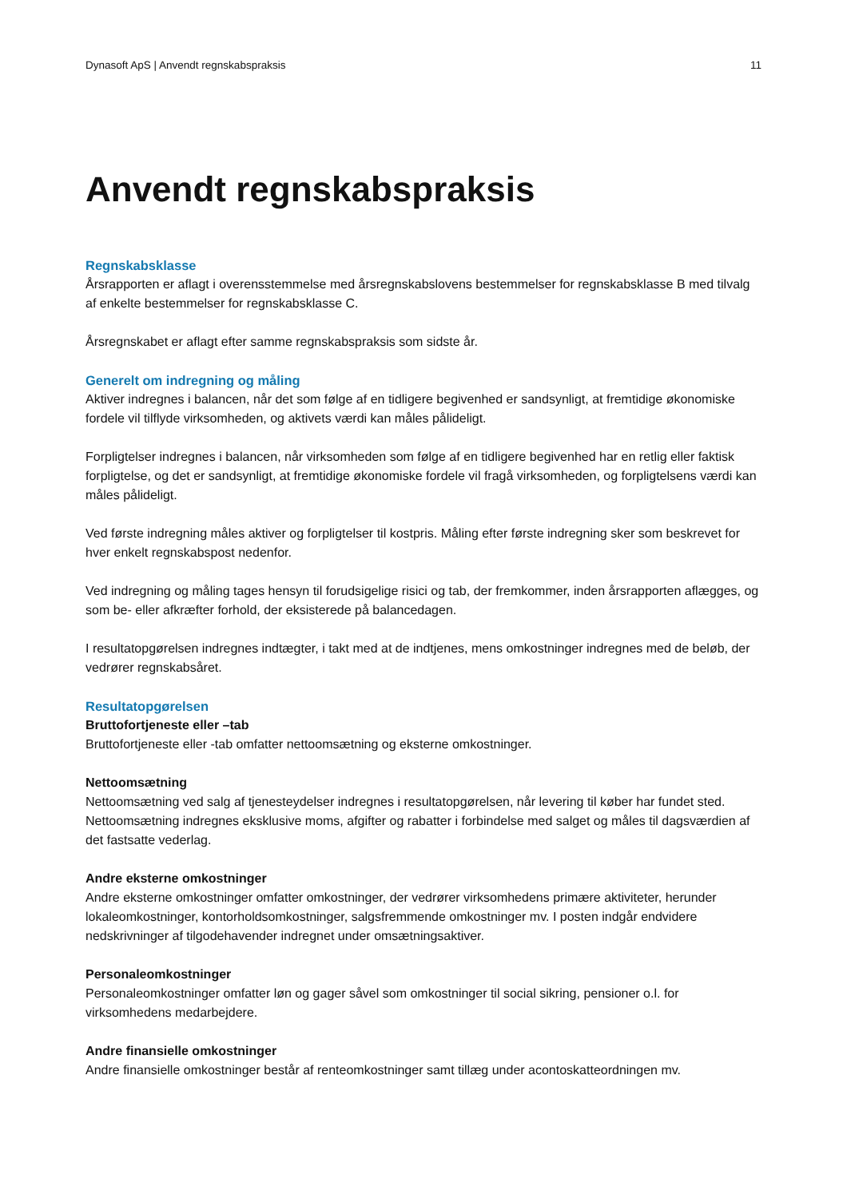Dynasoft ApS | Anvendt regnskabspraksis 11
Anvendt regnskabspraksis
Regnskabsklasse
Årsrapporten er aflagt i overensstemmelse med årsregnskabslovens bestemmelser for regnskabsklasse B med tilvalg af enkelte bestemmelser for regnskabsklasse C.
Årsregnskabet er aflagt efter samme regnskabspraksis som sidste år.
Generelt om indregning og måling
Aktiver indregnes i balancen, når det som følge af en tidligere begivenhed er sandsynligt, at fremtidige økonomiske fordele vil tilflyde virksomheden, og aktivets værdi kan måles pålideligt.
Forpligtelser indregnes i balancen, når virksomheden som følge af en tidligere begivenhed har en retlig eller faktisk forpligtelse, og det er sandsynligt, at fremtidige økonomiske fordele vil fragå virksomheden, og forpligtelsens værdi kan måles pålideligt.
Ved første indregning måles aktiver og forpligtelser til kostpris. Måling efter første indregning sker som beskrevet for hver enkelt regnskabspost nedenfor.
Ved indregning og måling tages hensyn til forudsigelige risici og tab, der fremkommer, inden årsrapporten aflægges, og som be- eller afkræfter forhold, der eksisterede på balancedagen.
I resultatopgørelsen indregnes indtægter, i takt med at de indtjenes, mens omkostninger indregnes med de beløb, der vedrører regnskabsåret.
Resultatopgørelsen
Bruttofortjeneste eller –tab
Bruttofortjeneste eller -tab omfatter nettoomsætning og eksterne omkostninger.
Nettoomsætning
Nettoomsætning ved salg af tjenesteydelser indregnes i resultatopgørelsen, når levering til køber har fundet sted. Nettoomsætning indregnes eksklusive moms, afgifter og rabatter i forbindelse med salget og måles til dagsværdien af det fastsatte vederlag.
Andre eksterne omkostninger
Andre eksterne omkostninger omfatter omkostninger, der vedrører virksomhedens primære aktiviteter, herunder lokaleomkostninger, kontorholdsomkostninger, salgsfremmende omkostninger mv. I posten indgår endvidere nedskrivninger af tilgodehavender indregnet under omsætningsaktiver.
Personaleomkostninger
Personaleomkostninger omfatter løn og gager såvel som omkostninger til social sikring, pensioner o.l. for virksomhedens medarbejdere.
Andre finansielle omkostninger
Andre finansielle omkostninger består af renteomkostninger samt tillæg under acontoskatteordningen mv.